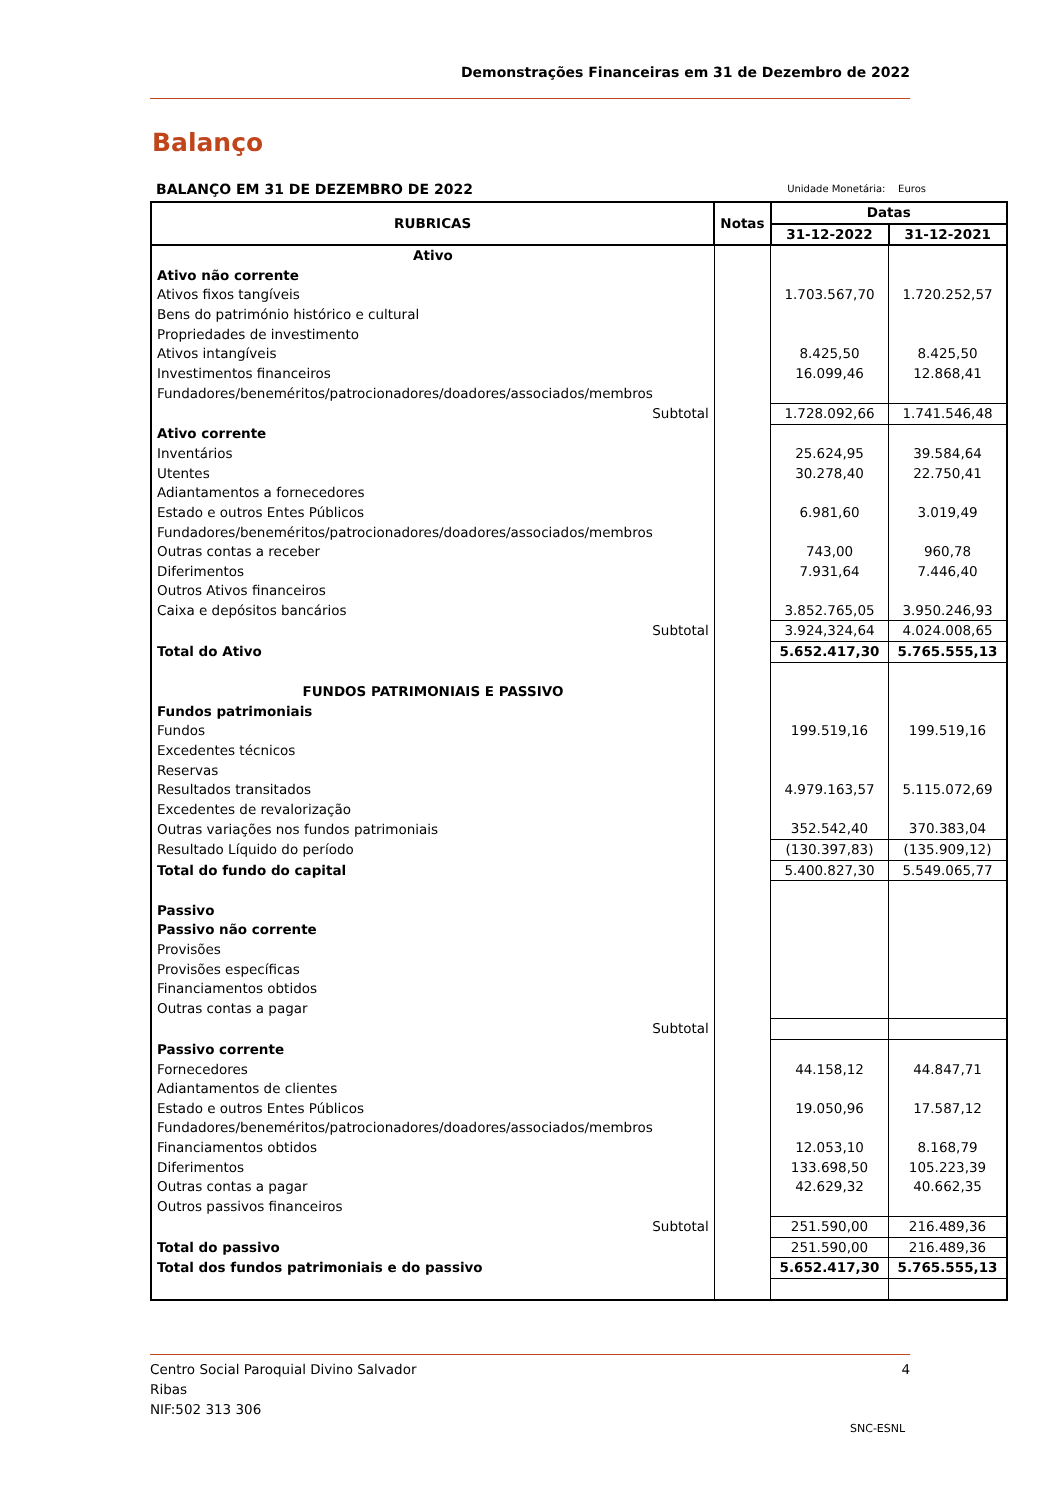Demonstrações Financeiras em 31 de Dezembro de 2022
Balanço
BALANÇO EM 31 DE DEZEMBRO DE 2022 Unidade Monetária: Euros
| RUBRICAS | Notas | Datas | |
| --- | --- | --- | --- |
| | | 31-12-2022 | 31-12-2021 |
| Ativo | | | |
| Ativo não corrente | | | |
| Ativos fixos tangíveis | | 1.703.567,70 | 1.720.252,57 |
| Bens do património histórico e cultural | | | |
| Propriedades de investimento | | | |
| Ativos intangíveis | | 8.425,50 | 8.425,50 |
| Investimentos financeiros | | 16.099,46 | 12.868,41 |
| Fundadores/beneméritos/patrocionadores/doadores/associados/membros | | | |
| Subtotal | | 1.728.092,66 | 1.741.546,48 |
| Ativo corrente | | | |
| Inventários | | 25.624,95 | 39.584,64 |
| Utentes | | 30.278,40 | 22.750,41 |
| Adiantamentos a fornecedores | | | |
| Estado e outros Entes Públicos | | 6.981,60 | 3.019,49 |
| Fundadores/beneméritos/patrocionadores/doadores/associados/membros | | | |
| Outras contas a receber | | 743,00 | 960,78 |
| Diferimentos | | 7.931,64 | 7.446,40 |
| Outros Ativos financeiros | | | |
| Caixa e depósitos bancários | | 3.852.765,05 | 3.950.246,93 |
| Subtotal | | 3.924,324,64 | 4.024.008,65 |
| Total do Ativo | | 5.652.417,30 | 5.765.555,13 |
| FUNDOS PATRIMONIAIS E PASSIVO | | | |
| Fundos patrimoniais | | | |
| Fundos | | 199.519,16 | 199.519,16 |
| Excedentes técnicos | | | |
| Reservas | | | |
| Resultados transitados | | 4.979.163,57 | 5.115.072,69 |
| Excedentes de revalorização | | | |
| Outras variações nos fundos patrimoniais | | 352.542,40 | 370.383,04 |
| Resultado Líquido do período | | (130.397,83) | (135.909,12) |
| Total do fundo do capital | | 5.400.827,30 | 5.549.065,77 |
| Passivo | | | |
| Passivo não corrente | | | |
| Provisões | | | |
| Provisões específicas | | | |
| Financiamentos obtidos | | | |
| Outras contas a pagar | | | |
| Subtotal | | | |
| Passivo corrente | | | |
| Fornecedores | | 44.158,12 | 44.847,71 |
| Adiantamentos de clientes | | | |
| Estado e outros Entes Públicos | | 19.050,96 | 17.587,12 |
| Fundadores/beneméritos/patrocionadores/doadores/associados/membros | | | |
| Financiamentos obtidos | | 12.053,10 | 8.168,79 |
| Diferimentos | | 133.698,50 | 105.223,39 |
| Outras contas a pagar | | 42.629,32 | 40.662,35 |
| Outros passivos financeiros | | | |
| Subtotal | | 251.590,00 | 216.489,36 |
| Total do passivo | | 251.590,00 | 216.489,36 |
| Total dos fundos patrimoniais e do passivo | | 5.652.417,30 | 5.765.555,13 |
Centro Social Paroquial Divino Salvador 4
Ribas
NIF:502 313 306
SNC-ESNL